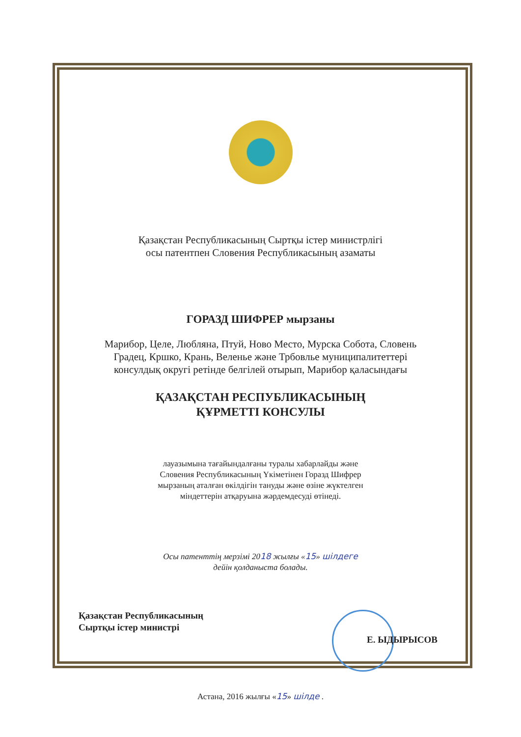Қазақстан Республикасының Сыртқы істер министрлігі
осы патентпен Словения Республикасының азаматы
ГОРАЗД ШИФРЕР мырзаны
Марибор, Целе, Любляна, Птуй, Ново Место, Мурска Собота, Словень
Градец, Кршко, Крань, Веленье және Трбовлье муниципалитеттері
консулдық округі ретінде белгілей отырып, Марибор қаласындағы
ҚАЗАҚСТАН РЕСПУБЛИКАСЫНЫҢ
ҚҰРМЕТТІ КОНСУЛЫ
лауазымына тағайындалғаны туралы хабарлайды және
Словения Республикасының Үкіметінен Горазд Шифрер
мырзаның аталған өкілдігін тануды және өзіне жүктелген
міндеттерін атқаруына жәрдемдесуді өтінеді.
Осы патенттің мерзімі 2018 жылғы «15» шілдеге
дейін қолданыста болады.
Қазақстан Республикасының
Сыртқы істер министрі
Е. ЫДЫРЫСОВ
Астана, 2016 жылғы «15» шілде .